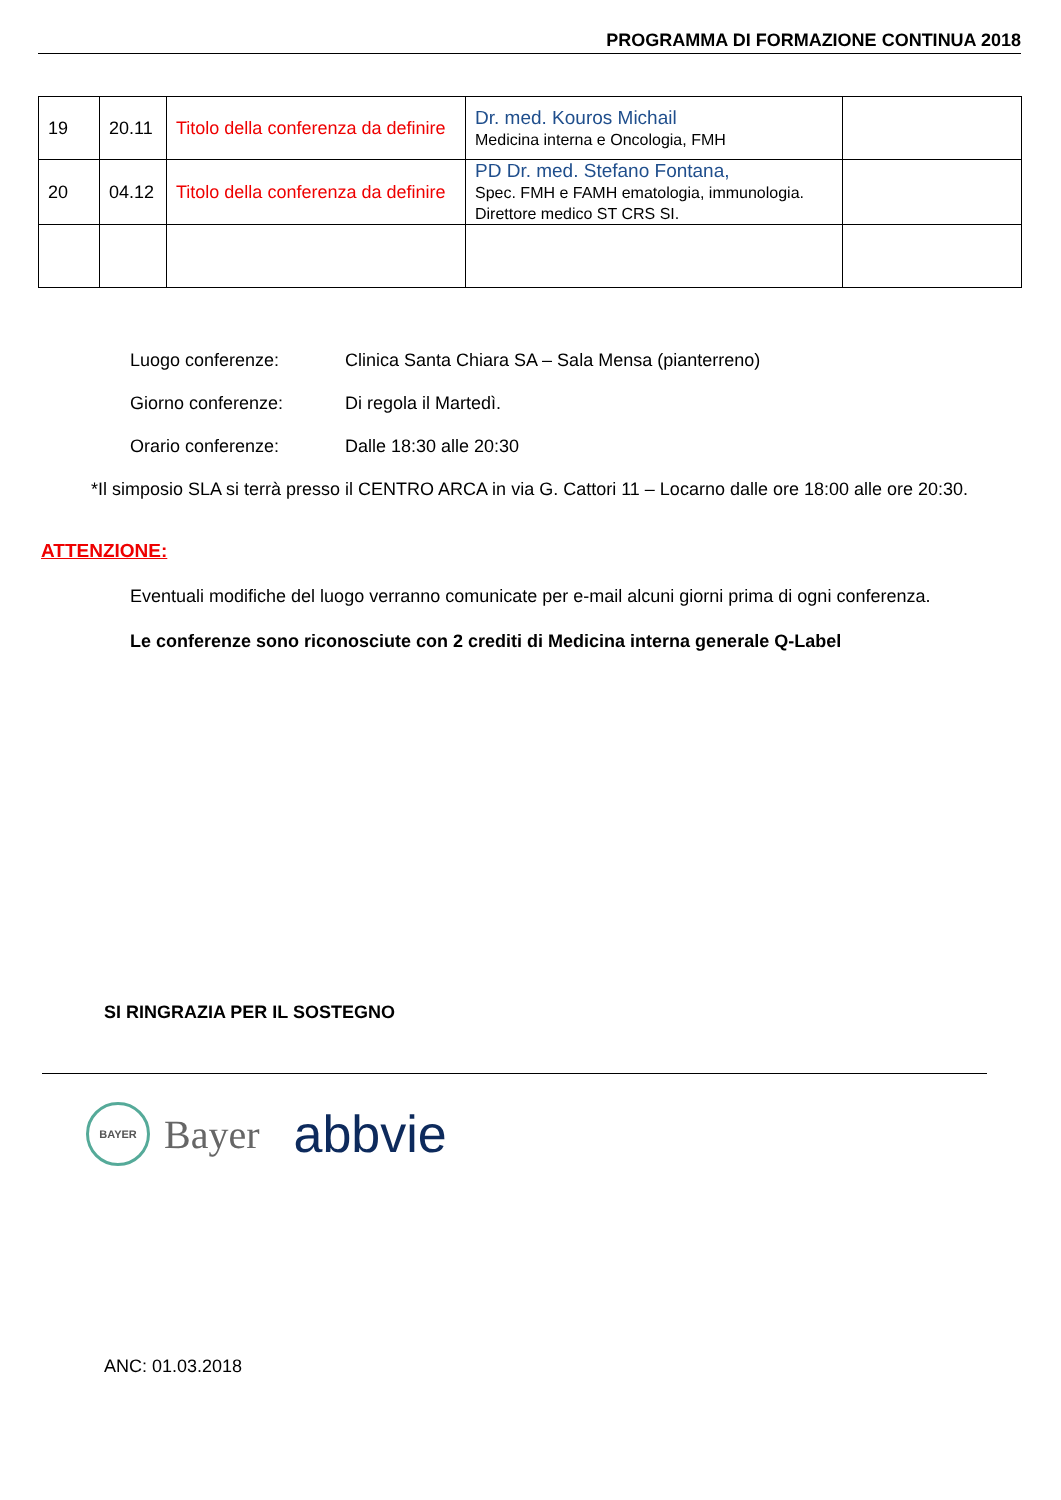PROGRAMMA DI FORMAZIONE CONTINUA 2018
| 19 | 20.11 | Titolo della conferenza da definire | Dr. med. Kouros Michail Medicina interna e Oncologia, FMH | |
| 20 | 04.12 | Titolo della conferenza da definire | PD Dr. med. Stefano Fontana, Spec. FMH e FAMH ematologia, immunologia. Direttore medico ST CRS SI. | |
Luogo conferenze: Clinica Santa Chiara SA – Sala Mensa (pianterreno)
Giorno conferenze: Di regola il Martedì.
Orario conferenze: Dalle 18:30 alle 20:30
*Il simposio SLA si terrà presso il CENTRO ARCA in via G. Cattori 11 – Locarno dalle ore 18:00 alle ore 20:30.
ATTENZIONE:
Eventuali modifiche del luogo verranno comunicate per e-mail alcuni giorni prima di ogni conferenza.
Le conferenze sono riconosciute con 2 crediti di Medicina interna generale Q-Label
SI RINGRAZIA PER IL SOSTEGNO
BAYER
Bayer abbvie
ANC: 01.03.2018